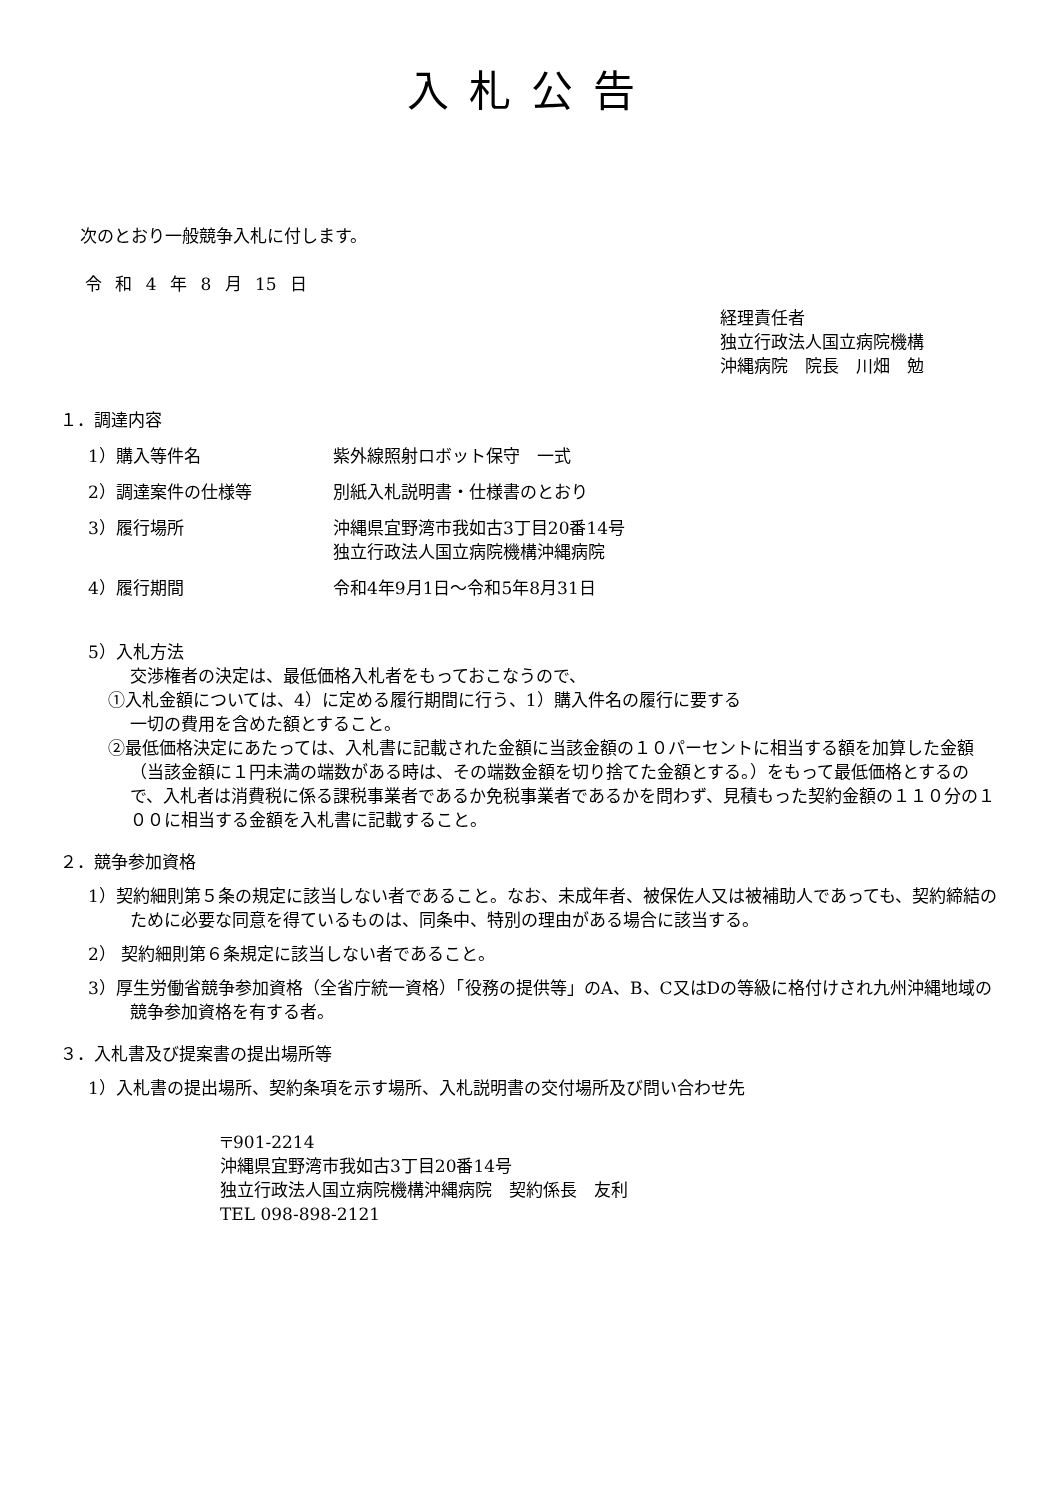入札公告
次のとおり一般競争入札に付します。
令 和 4 年 8 月 15 日
経理責任者
独立行政法人国立病院機構
沖縄病院　院長　川畑　勉
１．調達内容
1）購入等件名 紫外線照射ロボット保守　一式
2）調達案件の仕様等 別紙入札説明書・仕様書のとおり
3）履行場所 沖縄県宜野湾市我如古3丁目20番14号
独立行政法人国立病院機構沖縄病院
4）履行期間 令和4年9月1日～令和5年8月31日
5）入札方法
交渉権者の決定は、最低価格入札者をもっておこなうので、
①入札金額については、4）に定める履行期間に行う、1）購入件名の履行に要する
一切の費用を含めた額とすること。
②最低価格決定にあたっては、入札書に記載された金額に当該金額の１０パーセントに相当する額を加算した金額（当該金額に１円未満の端数がある時は、その端数金額を切り捨てた金額とする。）をもって最低価格とするので、入札者は消費税に係る課税事業者であるか免税事業者であるかを問わず、見積もった契約金額の１１０分の１００に相当する金額を入札書に記載すること。
２．競争参加資格
1）契約細則第５条の規定に該当しない者であること。なお、未成年者、被保佐人又は被補助人であっても、契約締結のために必要な同意を得ているものは、同条中、特別の理由がある場合に該当する。
2） 契約細則第６条規定に該当しない者であること。
3）厚生労働省競争参加資格（全省庁統一資格）「役務の提供等」のA、B、C又はDの等級に格付けされ九州沖縄地域の競争参加資格を有する者。
３．入札書及び提案書の提出場所等
1）入札書の提出場所、契約条項を示す場所、入札説明書の交付場所及び問い合わせ先
〒901-2214
沖縄県宜野湾市我如古3丁目20番14号
独立行政法人国立病院機構沖縄病院　契約係長　友利
TEL 098-898-2121